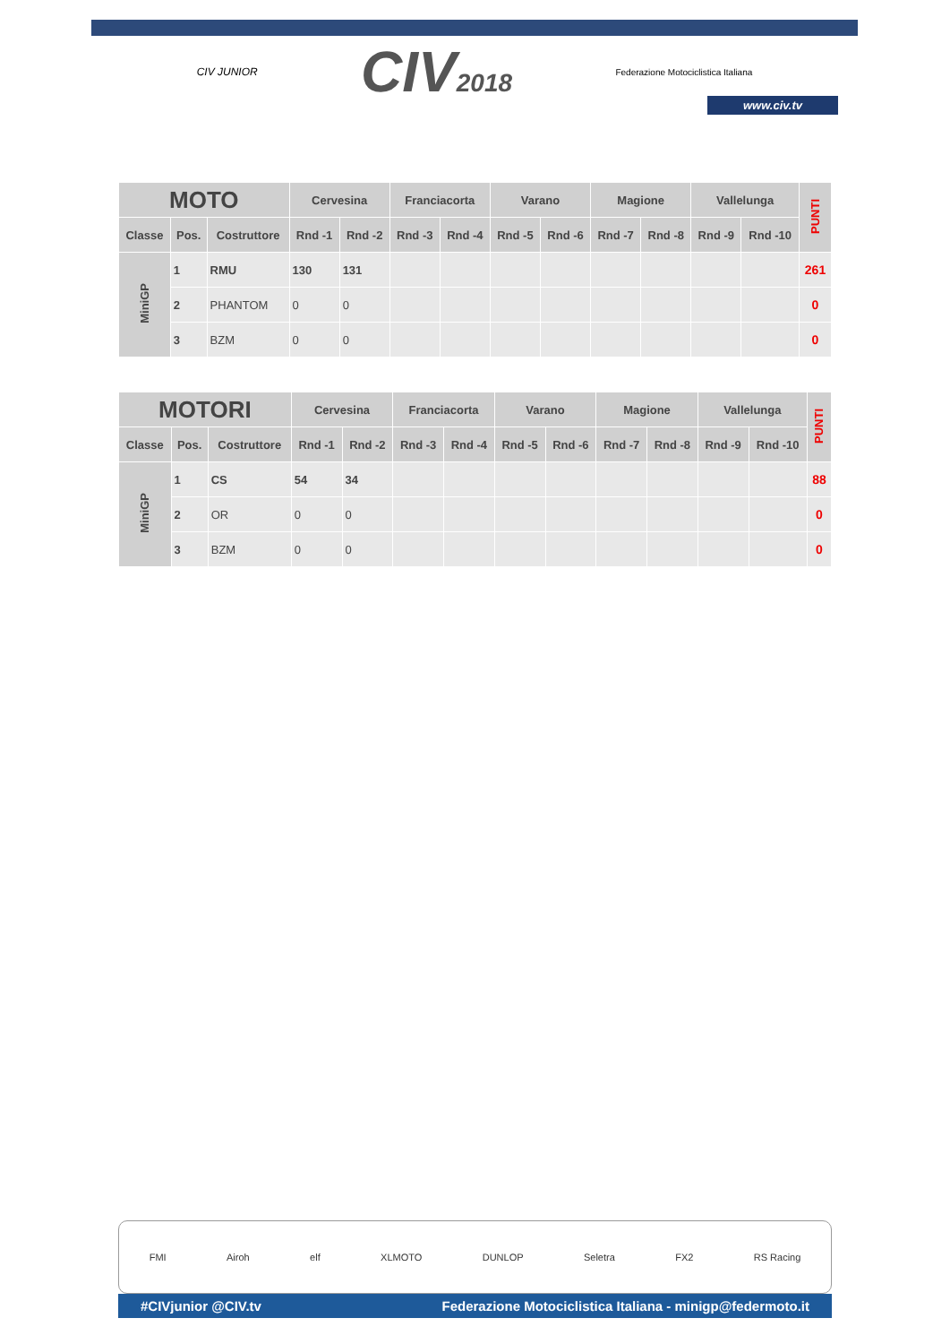CIV JUNIOR CIV2018 Federazione Motociclistica Italiana
www.civ.tv
| MOTO | | | Cervesina | | Franciacorta | | Varano | | Magione | | Vallelunga | | PUNTI |
| --- | --- | --- | --- | --- | --- | --- | --- | --- | --- | --- | --- | --- | --- |
| Classe | Pos. | Costruttore | Rnd -1 | Rnd -2 | Rnd -3 | Rnd -4 | Rnd -5 | Rnd -6 | Rnd -7 | Rnd -8 | Rnd -9 | Rnd -10 | |
| MiniGP | 1 | RMU | 130 | 131 | | | | | | | | | 261 |
| | 2 | PHANTOM | 0 | 0 | | | | | | | | | 0 |
| | 3 | BZM | 0 | 0 | | | | | | | | | 0 |
| MOTORI | | | Cervesina | | Franciacorta | | Varano | | Magione | | Vallelunga | | PUNTI |
| --- | --- | --- | --- | --- | --- | --- | --- | --- | --- | --- | --- | --- | --- |
| Classe | Pos. | Costruttore | Rnd -1 | Rnd -2 | Rnd -3 | Rnd -4 | Rnd -5 | Rnd -6 | Rnd -7 | Rnd -8 | Rnd -9 | Rnd -10 | |
| MiniGP | 1 | CS | 54 | 34 | | | | | | | | | 88 |
| | 2 | OR | 0 | 0 | | | | | | | | | 0 |
| | 3 | BZM | 0 | 0 | | | | | | | | | 0 |
FMI Airoh elf XLMOTO DUNLOP Seletra FX2 RS Racing
#CIVjunior @CIV.tv Federazione Motociclistica Italiana - minigp@federmoto.it